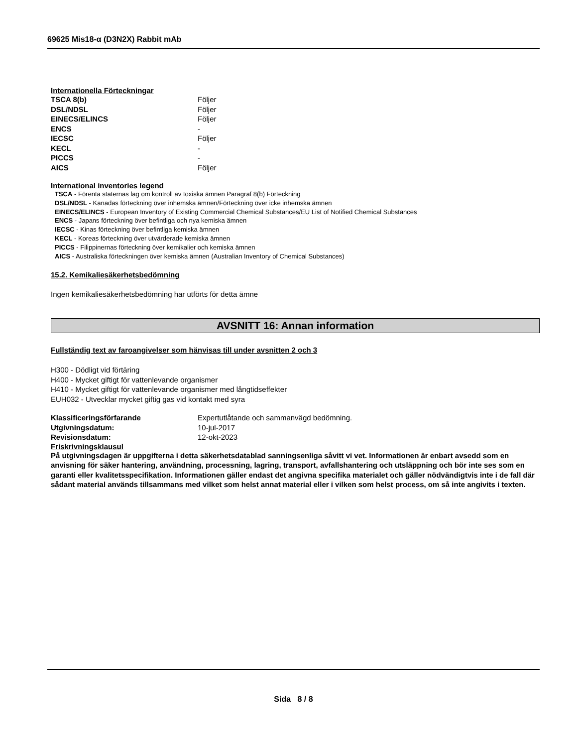69625 Mis18-α (D3N2X) Rabbit mAb
Internationella Förteckningar
TSCA 8(b) Följer
DSL/NDSL Följer
EINECS/ELINCS Följer
ENCS -
IECSC Följer
KECL -
PICCS -
AICS Följer
International inventories legend
TSCA - Förenta staternas lag om kontroll av toxiska ämnen Paragraf 8(b) Förteckning
DSL/NDSL - Kanadas förteckning över inhemska ämnen/Förteckning över icke inhemska ämnen
EINECS/ELINCS - European Inventory of Existing Commercial Chemical Substances/EU List of Notified Chemical Substances
ENCS - Japans förteckning över befintliga och nya kemiska ämnen
IECSC - Kinas förteckning över befintliga kemiska ämnen
KECL - Koreas förteckning över utvärderade kemiska ämnen
PICCS - Filippinernas förteckning över kemikalier och kemiska ämnen
AICS - Australiska förteckningen över kemiska ämnen (Australian Inventory of Chemical Substances)
15.2. Kemikaliesäkerhetsbedömning
Ingen kemikaliesäkerhetsbedömning har utförts för detta ämne
AVSNITT 16: Annan information
Fullständig text av faroangivelser som hänvisas till under avsnitten 2 och 3
H300 - Dödligt vid förtäring
H400 - Mycket giftigt för vattenlevande organismer
H410 - Mycket giftigt för vattenlevande organismer med långtidseffekter
EUH032 - Utvecklar mycket giftig gas vid kontakt med syra
Klassificeringsförfarande Expertutlåtande och sammanvägd bedömning.
Utgivningsdatum: 10-jul-2017
Revisionsdatum: 12-okt-2023
Friskrivningsklausul
På utgivningsdagen är uppgifterna i detta säkerhetsdatablad sanningsenliga såvitt vi vet. Informationen är enbart avsedd som en anvisning för säker hantering, användning, processning, lagring, transport, avfallshantering och utsläppning och bör inte ses som en garanti eller kvalitetsspecifikation. Informationen gäller endast det angivna specifika materialet och gäller nödvändigtvis inte i de fall där sådant material används tillsammans med vilket som helst annat material eller i vilken som helst process, om så inte angivits i texten.
Sida 8 / 8